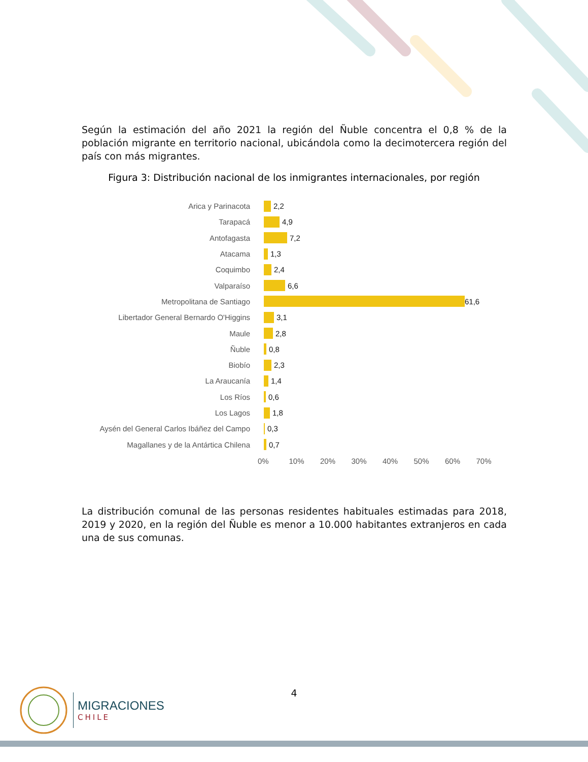Según la estimación del año 2021 la región del Ñuble concentra el 0,8 % de la población migrante en territorio nacional, ubicándola como la decimotercera región del país con más migrantes.
Figura 3: Distribución nacional de los inmigrantes internacionales, por región
Arica y Parinacota 2,2
Tarapacá 4,9
Antofagasta 7,2
Atacama 1,3
Coquimbo 2,4
Valparaíso 6,6
Metropolitana de Santiago 61,6
Libertador General Bernardo O'Higgins 3,1
Maule 2,8
Ñuble 0,8
Biobío 2,3
La Araucanía 1,4
Los Ríos 0,6
Los Lagos 1,8
Aysén del General Carlos Ibáñez del Campo
0,3
Magallanes y de la Antártica Chilena 0,7
0% 10% 20% 30% 40% 50% 60% 70%
La distribución comunal de las personas residentes habituales estimadas para 2018, 2019 y 2020, en la región del Ñuble es menor a 10.000 habitantes extranjeros en cada una de sus comunas.
4
MIGRACIONES
CHILE